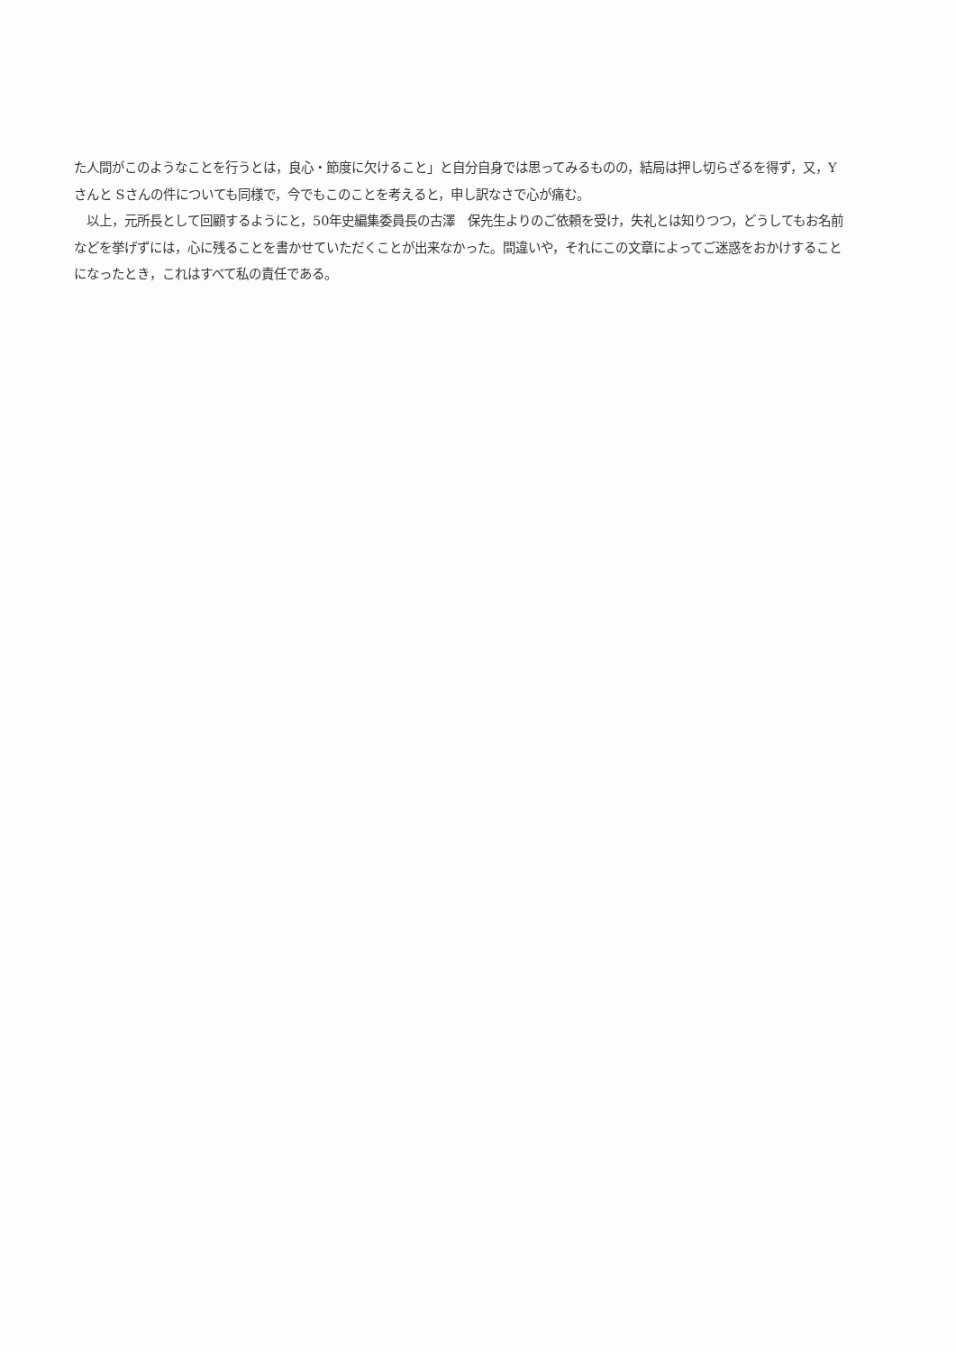た人間がこのようなことを行うとは，良心・節度に欠けること」と自分自身では思ってみるものの，結局は押し切らざるを得ず，又，Yさんと Sさんの件についても同様で，今でもこのことを考えると，申し訳なさで心が痛む。
　以上，元所長として回顧するようにと，50年史編集委員長の古澤　保先生よりのご依頼を受け，失礼とは知りつつ，どうしてもお名前などを挙げずには，心に残ることを書かせていただくことが出来なかった。間違いや，それにこの文章によってご迷惑をおかけすることになったとき，これはすべて私の責任である。